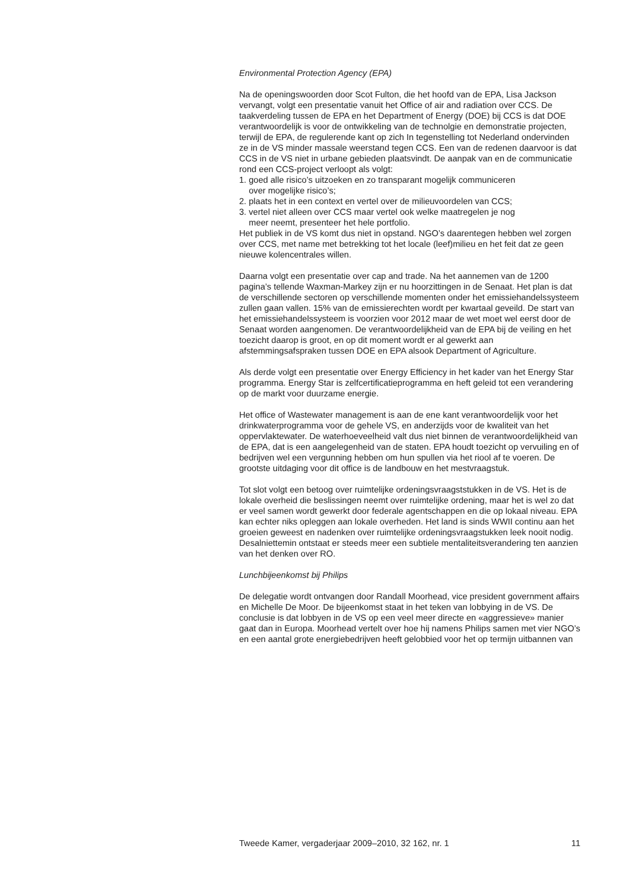Environmental Protection Agency (EPA)
Na de openingswoorden door Scot Fulton, die het hoofd van de EPA, Lisa Jackson vervangt, volgt een presentatie vanuit het Office of air and radiation over CCS. De taakverdeling tussen de EPA en het Department of Energy (DOE) bij CCS is dat DOE verantwoordelijk is voor de ontwikkeling van de technolgie en demonstratie projecten, terwijl de EPA, de regulerende kant op zich In tegenstelling tot Nederland ondervinden ze in de VS minder massale weerstand tegen CCS. Een van de redenen daarvoor is dat CCS in de VS niet in urbane gebieden plaatsvindt. De aanpak van en de communicatie rond een CCS-project verloopt als volgt:
1. goed alle risico’s uitzoeken en zo transparant mogelijk communiceren
over mogelijke risico’s;
2. plaats het in een context en vertel over de milieuvoordelen van CCS;
3. vertel niet alleen over CCS maar vertel ook welke maatregelen je nog
meer neemt, presenteer het hele portfolio.
Het publiek in de VS komt dus niet in opstand. NGO’s daarentegen hebben wel zorgen over CCS, met name met betrekking tot het locale (leef)milieu en het feit dat ze geen nieuwe kolencentrales willen.
Daarna volgt een presentatie over cap and trade. Na het aannemen van de 1200 pagina’s tellende Waxman-Markey zijn er nu hoorzittingen in de Senaat. Het plan is dat de verschillende sectoren op verschillende momenten onder het emissiehandelssysteem zullen gaan vallen. 15% van de emissierechten wordt per kwartaal geveild. De start van het emissiehandelssysteem is voorzien voor 2012 maar de wet moet wel eerst door de Senaat worden aangenomen. De verantwoordelijkheid van de EPA bij de veiling en het toezicht daarop is groot, en op dit moment wordt er al gewerkt aan afstemmingsafspraken tussen DOE en EPA alsook Department of Agriculture.
Als derde volgt een presentatie over Energy Efficiency in het kader van het Energy Star programma. Energy Star is zelfcertificatieprogramma en heft geleid tot een verandering op de markt voor duurzame energie.
Het office of Wastewater management is aan de ene kant verantwoordelijk voor het drinkwaterprogramma voor de gehele VS, en anderzijds voor de kwaliteit van het oppervlaktewater. De waterhoeveelheid valt dus niet binnen de verantwoordelijkheid van de EPA, dat is een aangelegenheid van de staten. EPA houdt toezicht op vervuiling en of bedrijven wel een vergunning hebben om hun spullen via het riool af te voeren. De grootste uitdaging voor dit office is de landbouw en het mestvraagstuk.
Tot slot volgt een betoog over ruimtelijke ordeningsvraagststukken in de VS. Het is de lokale overheid die beslissingen neemt over ruimtelijke ordening, maar het is wel zo dat er veel samen wordt gewerkt door federale agentschappen en die op lokaal niveau. EPA kan echter niks opleggen aan lokale overheden. Het land is sinds WWII continu aan het groeien geweest en nadenken over ruimtelijke ordeningsvraagstukken leek nooit nodig. Desalniettemin ontstaat er steeds meer een subtiele mentaliteitsverandering ten aanzien van het denken over RO.
Lunchbijeenkomst bij Philips
De delegatie wordt ontvangen door Randall Moorhead, vice president government affairs en Michelle De Moor. De bijeenkomst staat in het teken van lobbying in de VS. De conclusie is dat lobbyen in de VS op een veel meer directe en «aggressieve» manier gaat dan in Europa. Moorhead vertelt over hoe hij namens Philips samen met vier NGO’s en een aantal grote energiebedrijven heeft gelobbied voor het op termijn uitbannen van
Tweede Kamer, vergaderjaar 2009–2010, 32 162, nr. 1 11